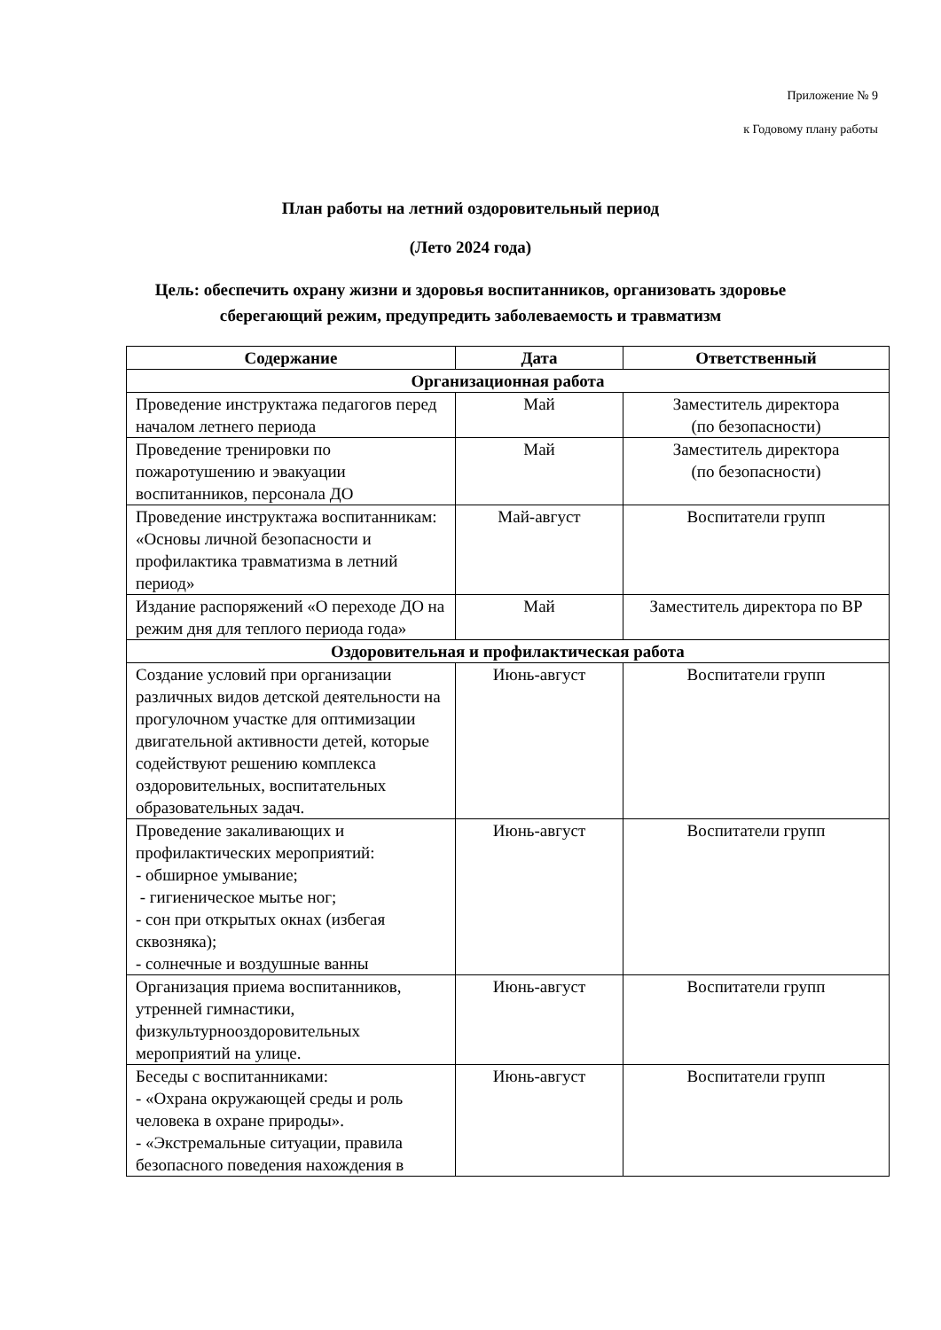Приложение № 9
к Годовому плану работы
План работы на летний оздоровительный период
(Лето 2024 года)
Цель: обеспечить охрану жизни и здоровья воспитанников, организовать здоровье
сберегающий режим, предупредить заболеваемость и травматизм
| Содержание | Дата | Ответственный |
| --- | --- | --- |
| Организационная работа | | |
| Проведение инструктажа педагогов перед началом летнего периода | Май | Заместитель директора (по безопасности) |
| Проведение тренировки по пожаротушению и эвакуации воспитанников, персонала ДО | Май | Заместитель директора (по безопасности) |
| Проведение инструктажа воспитанникам: «Основы личной безопасности и профилактика травматизма в летний период» | Май-август | Воспитатели групп |
| Издание распоряжений «О переходе ДО на режим дня для теплого периода года» | Май | Заместитель директора по ВР |
| Оздоровительная и профилактическая работа | | |
| Создание условий при организации различных видов детской деятельности на прогулочном участке для оптимизации двигательной активности детей, которые содействуют решению комплекса оздоровительных, воспитательных образовательных задач. | Июнь-август | Воспитатели групп |
| Проведение закаливающих и профилактических мероприятий: - обширное умывание; - гигиеническое мытье ног; - сон при открытых окнах (избегая сквозняка); - солнечные и воздушные ванны | Июнь-август | Воспитатели групп |
| Организация приема воспитанников, утренней гимнастики, физкультурнооздоровительных мероприятий на улице. | Июнь-август | Воспитатели групп |
| Беседы с воспитанниками: - «Охрана окружающей среды и роль человека в охране природы». - «Экстремальные ситуации, правила безопасного поведения нахождения в | Июнь-август | Воспитатели групп |